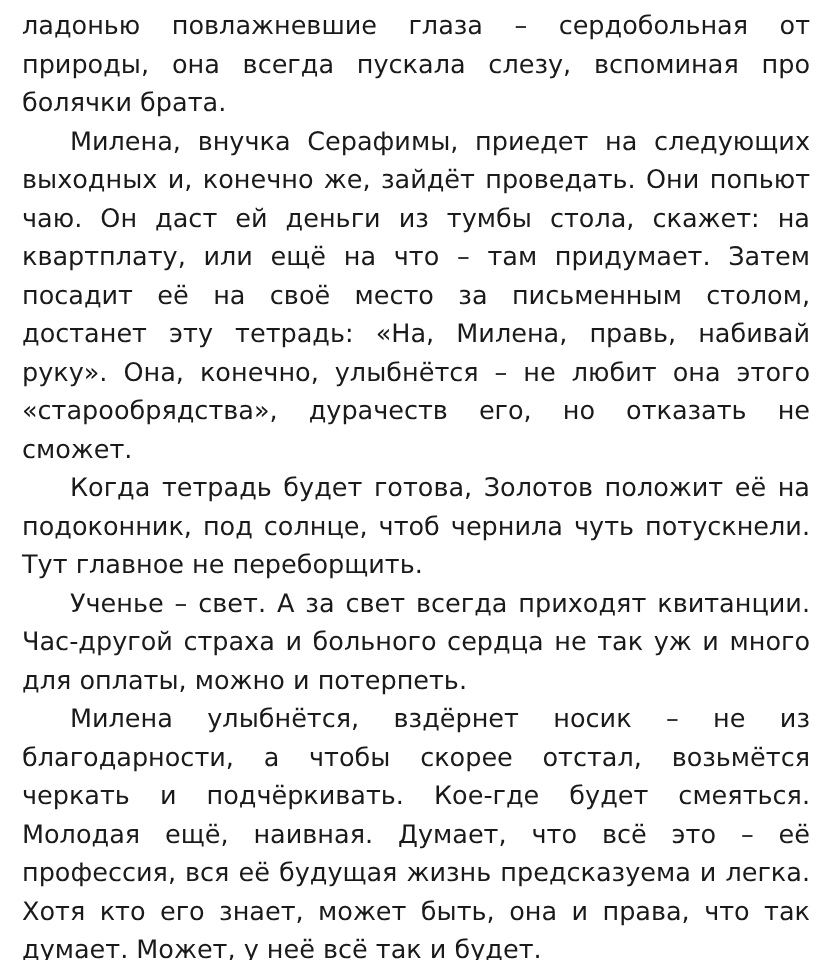ладонью повлажневшие глаза – сердобольная от природы, она всегда пускала слезу, вспоминая про болячки брата.
Милена, внучка Серафимы, приедет на следующих выходных и, конечно же, зайдёт проведать. Они попьют чаю. Он даст ей деньги из тумбы стола, скажет: на квартплату, или ещё на что – там придумает. Затем посадит её на своё место за письменным столом, достанет эту тетрадь: «На, Милена, правь, набивай руку». Она, конечно, улыбнётся – не любит она этого «старообрядства», дурачеств его, но отказать не сможет.
Когда тетрадь будет готова, Золотов положит её на подоконник, под солнце, чтоб чернила чуть потускнели. Тут главное не переборщить.
Ученье – свет. А за свет всегда приходят квитанции. Час-другой страха и больного сердца не так уж и много для оплаты, можно и потерпеть.
Милена улыбнётся, вздёрнет носик – не из благодарности, а чтобы скорее отстал, возьмётся черкать и подчёркивать. Кое-где будет смеяться. Молодая ещё, наивная. Думает, что всё это – её профессия, вся её будущая жизнь предсказуема и легка. Хотя кто его знает, может быть, она и права, что так думает. Может, у неё всё так и будет.